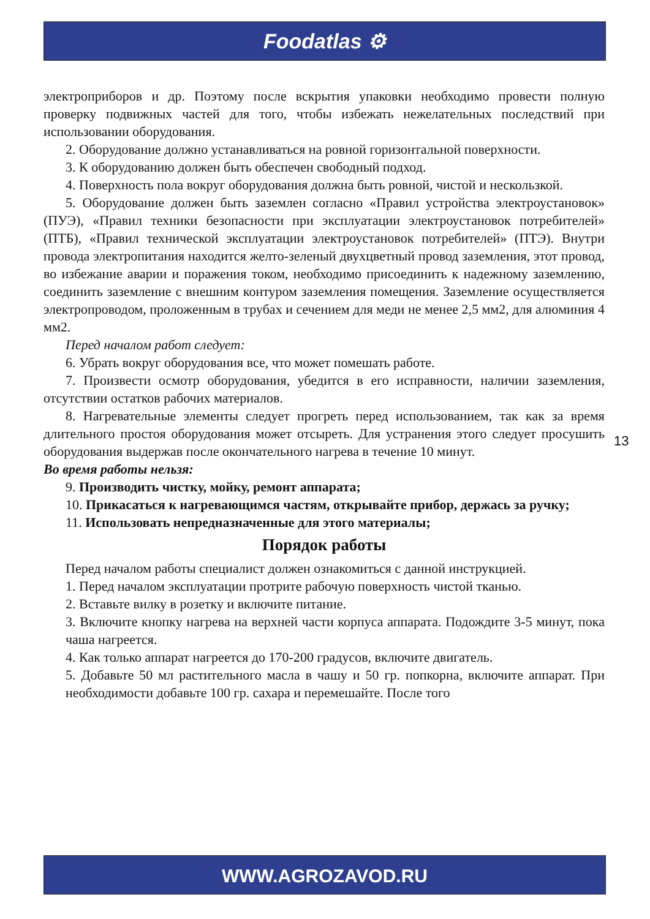Foodatlas ⚙
электроприборов и др. Поэтому после вскрытия упаковки необходимо провести полную проверку подвижных частей для того, чтобы избежать нежелательных последствий при использовании оборудования.
2. Оборудование должно устанавливаться на ровной горизонтальной поверхности.
3. К оборудованию должен быть обеспечен свободный подход.
4. Поверхность пола вокруг оборудования должна быть ровной, чистой и нескользкой.
5. Оборудование должен быть заземлен согласно «Правил устройства электроустановок» (ПУЭ), «Правил техники безопасности при эксплуатации электроустановок потребителей» (ПТБ), «Правил технической эксплуатации электроустановок потребителей» (ПТЭ). Внутри провода электропитания находится желто-зеленый двухцветный провод заземления, этот провод, во избежание аварии и поражения током, необходимо присоединить к надежному заземлению, соединить заземление с внешним контуром заземления помещения. Заземление осуществляется электропроводом, проложенным в трубах и сечением для меди не менее 2,5 мм2, для алюминия 4 мм2.
Перед началом работ следует:
6. Убрать вокруг оборудования все, что может помешать работе.
7. Произвести осмотр оборудования, убедится в его исправности, наличии заземления, отсутствии остатков рабочих материалов.
8. Нагревательные элементы следует прогреть перед использованием, так как за время длительного простоя оборудования может отсыреть. Для устранения этого следует просушить оборудования выдержав после окончательного нагрева в течение 10 минут.
Во время работы нельзя:
9. Производить чистку, мойку, ремонт аппарата;
10. Прикасаться к нагревающимся частям, открывайте прибор, держась за ручку;
11. Использовать непредназначенные для этого материалы;
Порядок работы
Перед началом работы специалист должен ознакомиться с данной инструкцией.
1. Перед началом эксплуатации протрите рабочую поверхность чистой тканью.
2. Вставьте вилку в розетку и включите питание.
3. Включите кнопку нагрева на верхней части корпуса аппарата. Подождите 3-5 минут, пока чаша нагреется.
4. Как только аппарат нагреется до 170-200 градусов, включите двигатель.
5. Добавьте 50 мл растительного масла в чашу и 50 гр. попкорна, включите аппарат. При необходимости добавьте 100 гр. сахара и перемешайте. После того
13
WWW.AGROZAVOD.RU